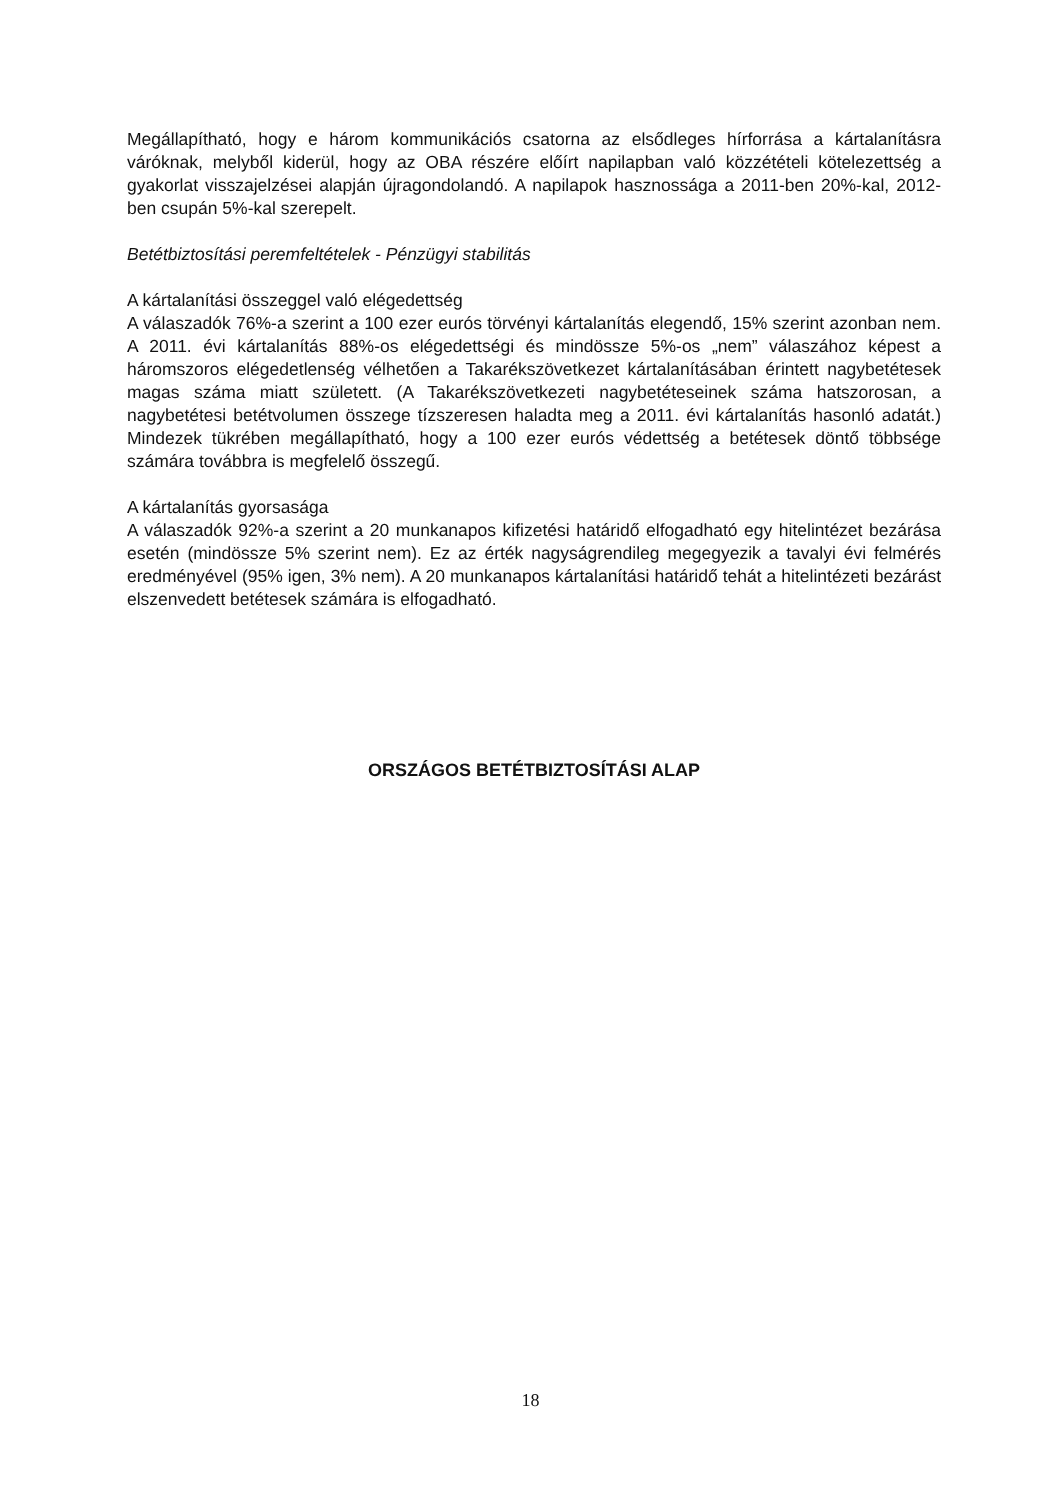Megállapítható, hogy e három kommunikációs csatorna az elsődleges hírforrása a kártalanításra váróknak, melyből kiderül, hogy az OBA részére előírt napilapban való közzétételi kötelezettség a gyakorlat visszajelzései alapján újragondolandó. A napilapok hasznossága a 2011-ben 20%-kal, 2012-ben csupán 5%-kal szerepelt.
Betétbiztosítási peremfeltételek - Pénzügyi stabilitás
A kártalanítási összeggel való elégedettség
A válaszadók 76%-a szerint a 100 ezer eurós törvényi kártalanítás elegendő, 15% szerint azonban nem. A 2011. évi kártalanítás 88%-os elégedettségi és mindössze 5%-os „nem” válaszához képest a háromszoros elégedetlenség vélhetően a Takarékszövetkezet kártalanításában érintett nagybetétesek magas száma miatt született. (A Takarékszövetkezeti nagybetéteseinek száma hatszorosan, a nagybetétesi betétvolumen összege tízszeresen haladta meg a 2011. évi kártalanítás hasonló adatát.) Mindezek tükrében megállapítható, hogy a 100 ezer eurós védettség a betétesek döntő többsége számára továbbra is megfelelő összegű.
A kártalanítás gyorsasága
A válaszadók 92%-a szerint a 20 munkanapos kifizetési határidő elfogadható egy hitelintézet bezárása esetén (mindössze 5% szerint nem). Ez az érték nagyságrendileg megegyezik a tavalyi évi felmérés eredményével (95% igen, 3% nem). A 20 munkanapos kártalanítási határidő tehát a hitelintézeti bezárást elszenvedett betétesek számára is elfogadható.
ORSZÁGOS BETÉTBIZTOSÍTÁSI ALAP
18